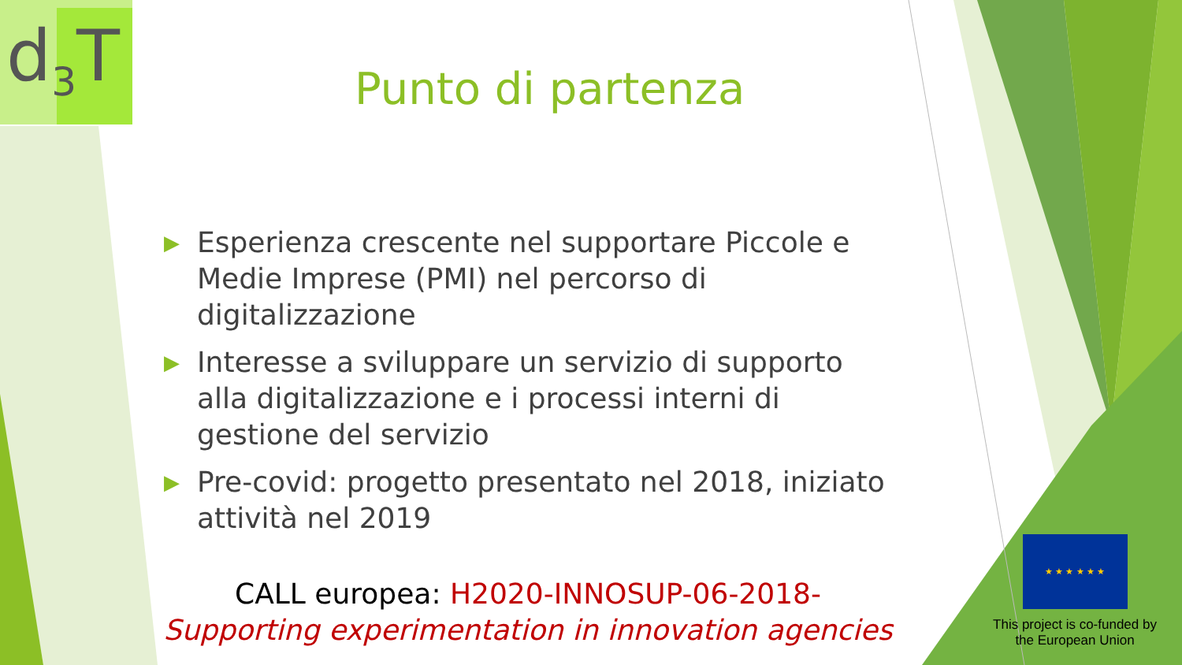d<sub>3</sub>T
Punto di partenza
▶ Esperienza crescente nel supportare Piccole e Medie Imprese (PMI) nel percorso di digitalizzazione
▶ Interesse a sviluppare un servizio di supporto alla digitalizzazione e i processi interni di gestione del servizio
▶ Pre-covid: progetto presentato nel 2018, iniziato attività nel 2019
CALL europea: H2020-INNOSUP-06-2018-
Supporting experimentation in innovation agencies
★ ★ ★ ★ ★ ★
This project is co-funded by the European Union